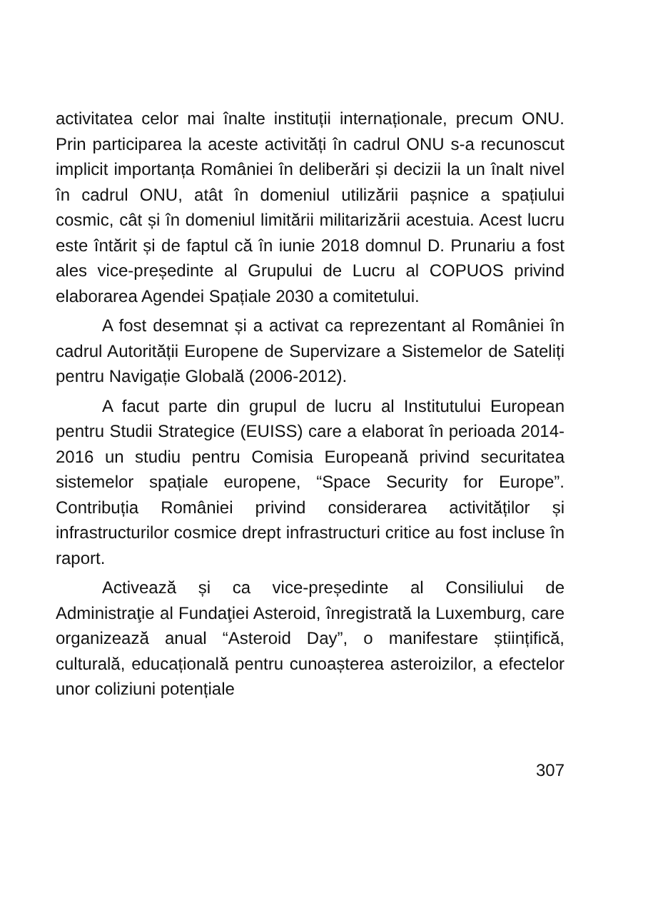activitatea celor mai înalte instituții internaționale, precum ONU. Prin participarea la aceste activități în cadrul ONU s-a recunoscut implicit importanța României în deliberări și decizii la un înalt nivel în cadrul ONU, atât în domeniul utilizării pașnice a spațiului cosmic, cât și în domeniul limitării militarizării acestuia. Acest lucru este întărit și de faptul că în iunie 2018 domnul D. Prunariu a fost ales vice-președinte al Grupului de Lucru al COPUOS privind elaborarea Agendei Spațiale 2030 a comitetului.
A fost desemnat și a activat ca reprezentant al României în cadrul Autorității Europene de Supervizare a Sistemelor de Sateliți pentru Navigație Globală (2006-2012).
A facut parte din grupul de lucru al Institutului European pentru Studii Strategice (EUISS) care a elaborat în perioada 2014-2016 un studiu pentru Comisia Europeană privind securitatea sistemelor spațiale europene, “Space Security for Europe”. Contribuția României privind considerarea activităților și infrastructurilor cosmice drept infrastructuri critice au fost incluse în raport.
Activează și ca vice-președinte al Consiliului de Administraţie al Fundaţiei Asteroid, înregistrată la Luxemburg, care organizează anual “Asteroid Day”, o manifestare științifică, culturală, educațională pentru cunoașterea asteroizilor, a efectelor unor coliziuni potențiale
307